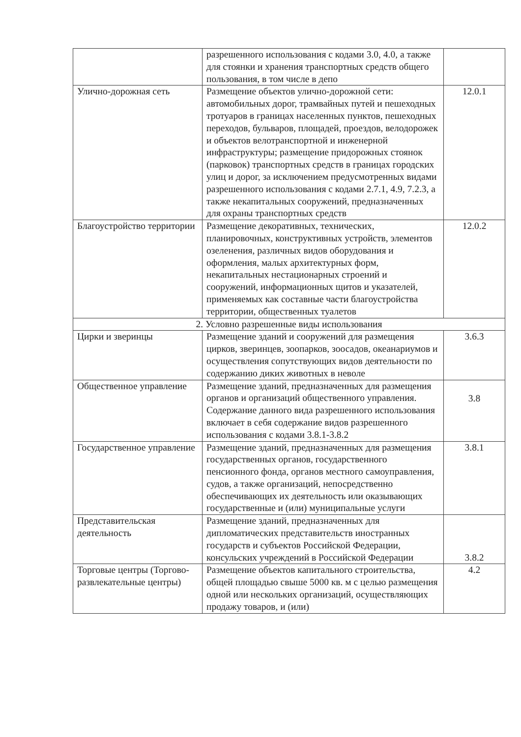| | разрешенного использования с кодами 3.0, 4.0, а также для стоянки и хранения транспортных средств общего пользования, в том числе в депо | |
| Улично-дорожная сеть | Размещение объектов улично-дорожной сети: автомобильных дорог, трамвайных путей и пешеходных тротуаров в границах населенных пунктов, пешеходных переходов, бульваров, площадей, проездов, велодорожек и объектов велотранспортной и инженерной инфраструктуры; размещение придорожных стоянок (парковок) транспортных средств в границах городских улиц и дорог, за исключением предусмотренных видами разрешенного использования с кодами 2.7.1, 4.9, 7.2.3, а также некапитальных сооружений, предназначенных для охраны транспортных средств | 12.0.1 |
| Благоустройство территории | Размещение декоративных, технических, планировочных, конструктивных устройств, элементов озеленения, различных видов оборудования и оформления, малых архитектурных форм, некапитальных нестационарных строений и сооружений, информационных щитов и указателей, применяемых как составные части благоустройства территории, общественных туалетов | 12.0.2 |
| 2. Условно разрешенные виды использования | | |
| Цирки и зверинцы | Размещение зданий и сооружений для размещения цирков, зверинцев, зоопарков, зоосадов, океанариумов и осуществления сопутствующих видов деятельности по содержанию диких животных в неволе | 3.6.3 |
| Общественное управление | Размещение зданий, предназначенных для размещения органов и организаций общественного управления. Содержание данного вида разрешенного использования включает в себя содержание видов разрешенного использования с кодами 3.8.1-3.8.2 | 3.8 |
| Государственное управление | Размещение зданий, предназначенных для размещения государственных органов, государственного пенсионного фонда, органов местного самоуправления, судов, а также организаций, непосредственно обеспечивающих их деятельность или оказывающих государственные и (или) муниципальные услуги | 3.8.1 |
| Представительская деятельность | Размещение зданий, предназначенных для дипломатических представительств иностранных государств и субъектов Российской Федерации, консульских учреждений в Российской Федерации | 3.8.2 |
| Торговые центры (Торгово-развлекательные центры) | Размещение объектов капитального строительства, общей площадью свыше 5000 кв. м с целью размещения одной или нескольких организаций, осуществляющих продажу товаров, и (или) | 4.2 |